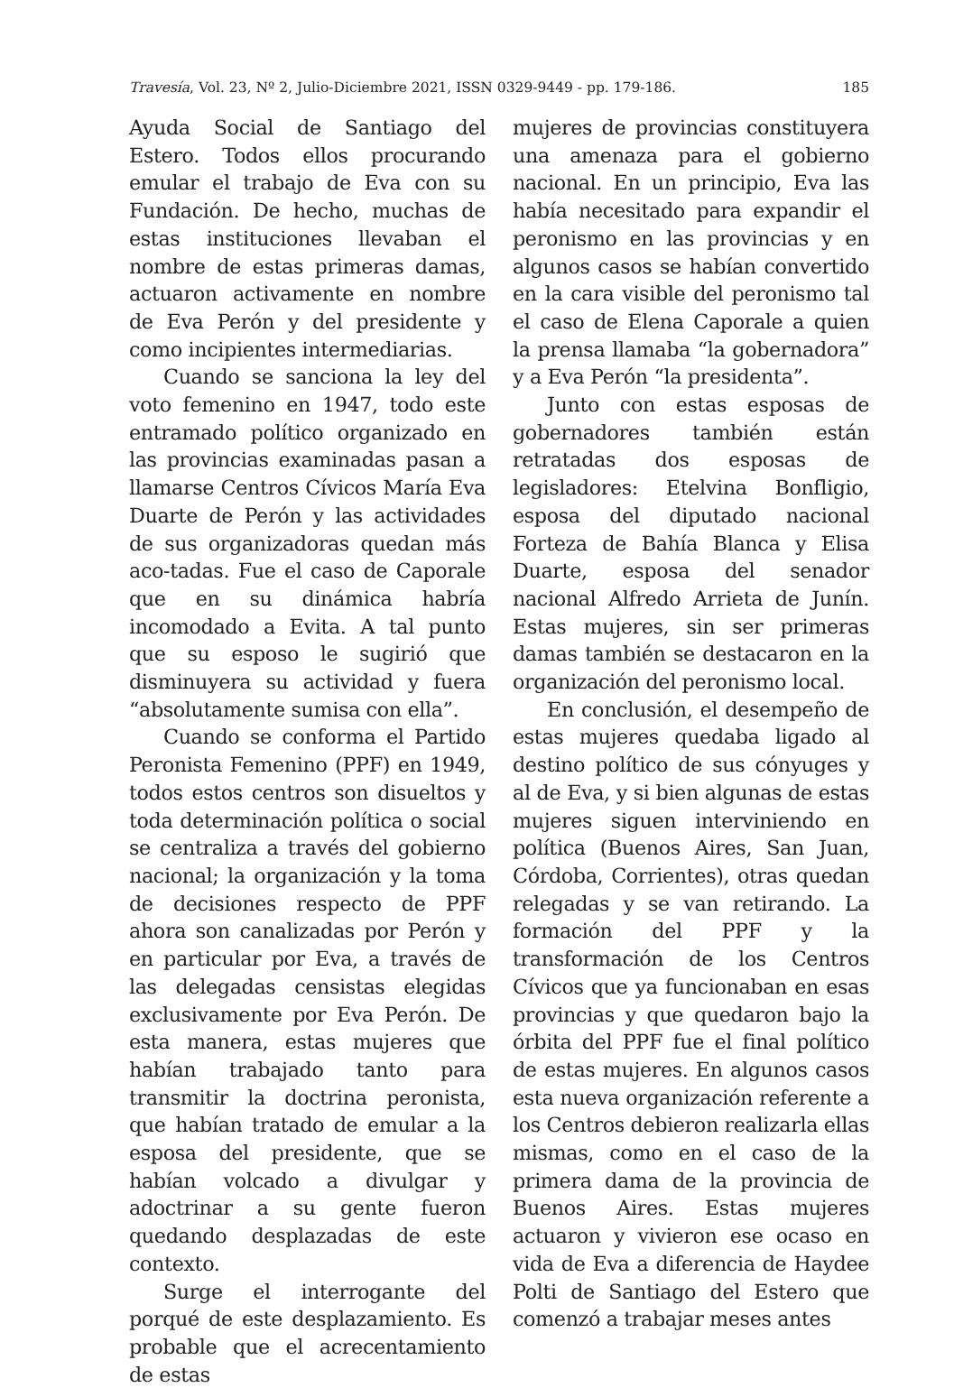Travesía, Vol. 23, Nº 2, Julio-Diciembre 2021, ISSN 0329-9449 - pp. 179-186. 185
Ayuda Social de Santiago del Estero. Todos ellos procurando emular el trabajo de Eva con su Fundación. De hecho, muchas de estas instituciones llevaban el nombre de estas primeras damas, actuaron activamente en nombre de Eva Perón y del presidente y como incipientes intermediarias.
Cuando se sanciona la ley del voto femenino en 1947, todo este entramado político organizado en las provincias examinadas pasan a llamarse Centros Cívicos María Eva Duarte de Perón y las actividades de sus organizadoras quedan más aco-tadas. Fue el caso de Caporale que en su dinámica habría incomodado a Evita. A tal punto que su esposo le sugirió que disminuyera su actividad y fuera “absolutamente sumisa con ella”.
Cuando se conforma el Partido Peronista Femenino (PPF) en 1949, todos estos centros son disueltos y toda determinación política o social se centraliza a través del gobierno nacional; la organización y la toma de decisiones respecto de PPF ahora son canalizadas por Perón y en particular por Eva, a través de las delegadas censistas elegidas exclusivamente por Eva Perón. De esta manera, estas mujeres que habían trabajado tanto para transmitir la doctrina peronista, que habían tratado de emular a la esposa del presidente, que se habían volcado a divulgar y adoctrinar a su gente fueron quedando desplazadas de este contexto.
Surge el interrogante del porqué de este desplazamiento. Es probable que el acrecentamiento de estas
mujeres de provincias constituyera una amenaza para el gobierno nacional. En un principio, Eva las había necesitado para expandir el peronismo en las provincias y en algunos casos se habían convertido en la cara visible del peronismo tal el caso de Elena Caporale a quien la prensa llamaba “la gobernadora” y a Eva Perón “la presidenta”.
Junto con estas esposas de gobernadores también están retratadas dos esposas de legisladores: Etelvina Bonfligio, esposa del diputado nacional Forteza de Bahía Blanca y Elisa Duarte, esposa del senador nacional Alfredo Arrieta de Junín. Estas mujeres, sin ser primeras damas también se destacaron en la organización del peronismo local.
En conclusión, el desempeño de estas mujeres quedaba ligado al destino político de sus cónyuges y al de Eva, y si bien algunas de estas mujeres siguen interviniendo en política (Buenos Aires, San Juan, Córdoba, Corrientes), otras quedan relegadas y se van retirando. La formación del PPF y la transformación de los Centros Cívicos que ya funcionaban en esas provincias y que quedaron bajo la órbita del PPF fue el final político de estas mujeres. En algunos casos esta nueva organización referente a los Centros debieron realizarla ellas mismas, como en el caso de la primera dama de la provincia de Buenos Aires. Estas mujeres actuaron y vivieron ese ocaso en vida de Eva a diferencia de Haydee Polti de Santiago del Estero que comenzó a trabajar meses antes